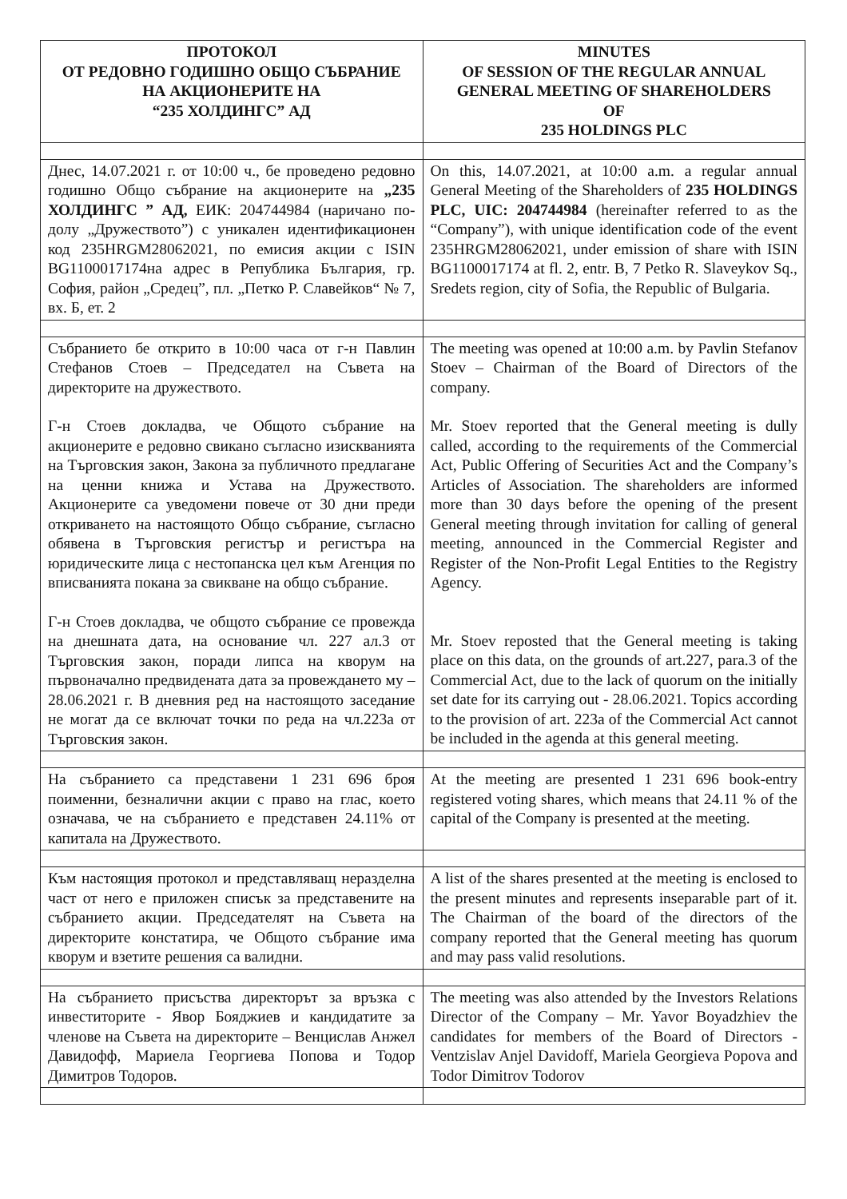| ПРОТОКОЛ ОТ РЕДОВНО ГОДИШНО ОБЩО СЪБРАНИЕ НА АКЦИОНЕРИТЕ НА “235 ХОЛДИНГС” АД | MINUTES OF SESSION OF THE REGULAR ANNUAL GENERAL MEETING OF SHAREHOLDERS OF 235 HOLDINGS PLC |
| --- | --- |
| Днес, 14.07.2021 г. от 10:00 ч., бе проведено редовно годишно Общо събрание на акционерите на „235 ХОЛДИНГС ” АД, ЕИК: 204744984 (наричано по- долу „Дружеството”) с уникален идентификационен код 235HRGM28062021, по емисия акции с ISIN BG1100017174на адрес в Република България, гр. София, район „Средец”, пл. „Петко Р. Славейков“ № 7, вх. Б, ет. 2 | On this, 14.07.2021, at 10:00 a.m. a regular annual General Meeting of the Shareholders of 235 HOLDINGS PLC, UIC: 204744984 (hereinafter referred to as the “Company”), with unique identification code of the event 235HRGM28062021, under emission of share with ISIN BG1100017174 at fl. 2, entr. B, 7 Petko R. Slaveykov Sq., Sredets region, city of Sofia, the Republic of Bulgaria. |
| Събранието бе открито в 10:00 часа от г-н Павлин Стефанов Стоев – Председател на Съвета на директорите на дружеството. Г-н Стоев докладва, че Общото събрание на акционерите е редовно свикано съгласно изискванията на Търговския закон, Закона за публичното предлагане на ценни книжа и Устава на Дружеството. Акционерите са уведомени повече от 30 дни преди откриването на настоящото Общо събрание, съгласно обявена в Търговския регистър и регистъра на юридическите лица с нестопанска цел към Агенция по вписванията покана за свикване на общо събрание. Г-н Стоев докладва, че общото събрание се провежда на днешната дата, на основание чл. 227 ал.3 от Търговския закон, поради липса на кворум на първоначално предвидената дата за провеждането му – 28.06.2021 г. В дневния ред на настоящото заседание не могат да се включат точки по реда на чл.223а от Търговския закон. | The meeting was opened at 10:00 a.m. by Pavlin Stefanov Stoev – Chairman of the Board of Directors of the company. Mr. Stoev reported that the General meeting is dully called, according to the requirements of the Commercial Act, Public Offering of Securities Act and the Company’s Articles of Association. The shareholders are informed more than 30 days before the opening of the present General meeting through invitation for calling of general meeting, announced in the Commercial Register and Register of the Non-Profit Legal Entities to the Registry Agency. Mr. Stoev reposted that the General meeting is taking place on this data, on the grounds of art.227, para.3 of the Commercial Act, due to the lack of quorum on the initially set date for its carrying out - 28.06.2021. Topics according to the provision of art. 223a of the Commercial Act cannot be included in the agenda at this general meeting. |
| На събранието са представени 1 231 696 броя поименни, безналични акции с право на глас, което означава, че на събранието е представен 24.11% от капитала на Дружеството. | At the meeting are presented 1 231 696 book-entry registered voting shares, which means that 24.11 % of the capital of the Company is presented at the meeting. |
| Към настоящия протокол и представляващ неразделна част от него е приложен списък за представените на събранието акции. Председателят на Съвета на директорите констатира, че Общото събрание има кворум и взетите решения са валидни. | A list of the shares presented at the meeting is enclosed to the present minutes and represents inseparable part of it. The Chairman of the board of the directors of the company reported that the General meeting has quorum and may pass valid resolutions. |
| На събранието присъства директорът за връзка с инвеститорите - Явор Бояджиев и кандидатите за членове на Съвета на директорите – Венцислав Анжел Давидофф, Мариела Георгиева Попова и Тодор Димитров Тодоров. | The meeting was also attended by the Investors Relations Director of the Company – Mr. Yavor Boyadzhiev the candidates for members of the Board of Directors - Ventzislav Anjel Davidoff, Mariela Georgieva Popova and Todor Dimitrov Todorov |